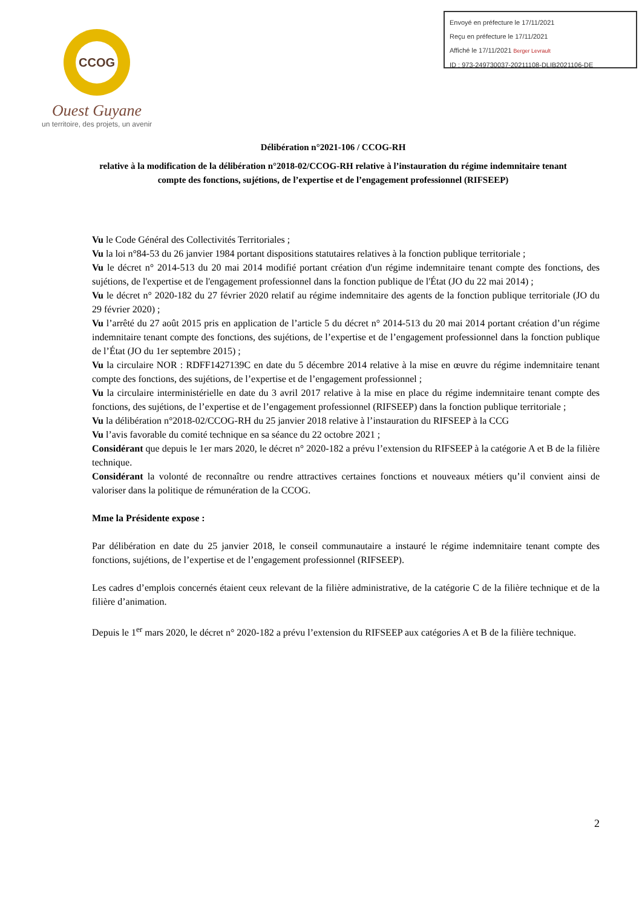CCOG
Ouest Guyane
un territoire, des projets, un avenir
Envoyé en préfecture le 17/11/2021
Reçu en préfecture le 17/11/2021
Affiché le 17/11/2021 Berger Levrault
ID : 973-249730037-20211108-DLIB2021106-DE
Délibération n°2021-106 / CCOG-RH
relative à la modification de la délibération n°2018-02/CCOG-RH relative à l’instauration du régime indemnitaire tenant compte des fonctions, sujétions, de l’expertise et de l’engagement professionnel (RIFSEEP)
Vu le Code Général des Collectivités Territoriales ;
Vu la loi n°84-53 du 26 janvier 1984 portant dispositions statutaires relatives à la fonction publique territoriale ;
Vu le décret n° 2014-513 du 20 mai 2014 modifié portant création d'un régime indemnitaire tenant compte des fonctions, des sujétions, de l'expertise et de l'engagement professionnel dans la fonction publique de l'État (JO du 22 mai 2014) ;
Vu le décret n° 2020-182 du 27 février 2020 relatif au régime indemnitaire des agents de la fonction publique territoriale (JO du 29 février 2020) ;
Vu l’arrêté du 27 août 2015 pris en application de l’article 5 du décret n° 2014-513 du 20 mai 2014 portant création d’un régime indemnitaire tenant compte des fonctions, des sujétions, de l’expertise et de l’engagement professionnel dans la fonction publique de l’État (JO du 1er septembre 2015) ;
Vu la circulaire NOR : RDFF1427139C en date du 5 décembre 2014 relative à la mise en œuvre du régime indemnitaire tenant compte des fonctions, des sujétions, de l’expertise et de l’engagement professionnel ;
Vu la circulaire interministérielle en date du 3 avril 2017 relative à la mise en place du régime indemnitaire tenant compte des fonctions, des sujétions, de l’expertise et de l’engagement professionnel (RIFSEEP) dans la fonction publique territoriale ;
Vu la délibération n°2018-02/CCOG-RH du 25 janvier 2018 relative à l’instauration du RIFSEEP à la CCG
Vu l’avis favorable du comité technique en sa séance du 22 octobre 2021 ;
Considérant que depuis le 1er mars 2020, le décret n° 2020-182 a prévu l’extension du RIFSEEP à la catégorie A et B de la filière technique.
Considérant la volonté de reconnaître ou rendre attractives certaines fonctions et nouveaux métiers qu’il convient ainsi de valoriser dans la politique de rémunération de la CCOG.
Mme la Présidente expose :
Par délibération en date du 25 janvier 2018, le conseil communautaire a instauré le régime indemnitaire tenant compte des fonctions, sujétions, de l’expertise et de l’engagement professionnel (RIFSEEP).
Les cadres d’emplois concernés étaient ceux relevant de la filière administrative, de la catégorie C de la filière technique et de la filière d’animation.
Depuis le 1<sup>er</sup> mars 2020, le décret n° 2020-182 a prévu l’extension du RIFSEEP aux catégories A et B de la filière technique.
2